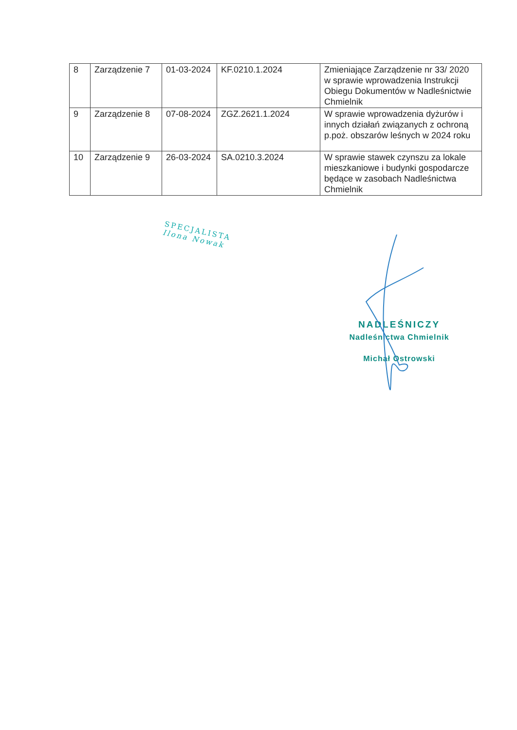| 8 | Zarządzenie 7 | 01-03-2024 | KF.0210.1.2024 | Zmieniające Zarządzenie nr 33/ 2020 w sprawie wprowadzenia Instrukcji Obiegu Dokumentów w Nadleśnictwie Chmielnik |
| 9 | Zarządzenie 8 | 07-08-2024 | ZGZ.2621.1.2024 | W sprawie wprowadzenia dyżurów i innych działań związanych z ochroną p.poż. obszarów leśnych w 2024 roku |
| 10 | Zarządzenie 9 | 26-03-2024 | SA.0210.3.2024 | W sprawie stawek czynszu za lokale mieszkaniowe i budynki gospodarcze będące w zasobach Nadleśnictwa Chmielnik |
SPECJALISTA
Ilona Nowak
NADLEŚNICZY
Nadleśnictwa Chmielnik
Michał Ostrowski